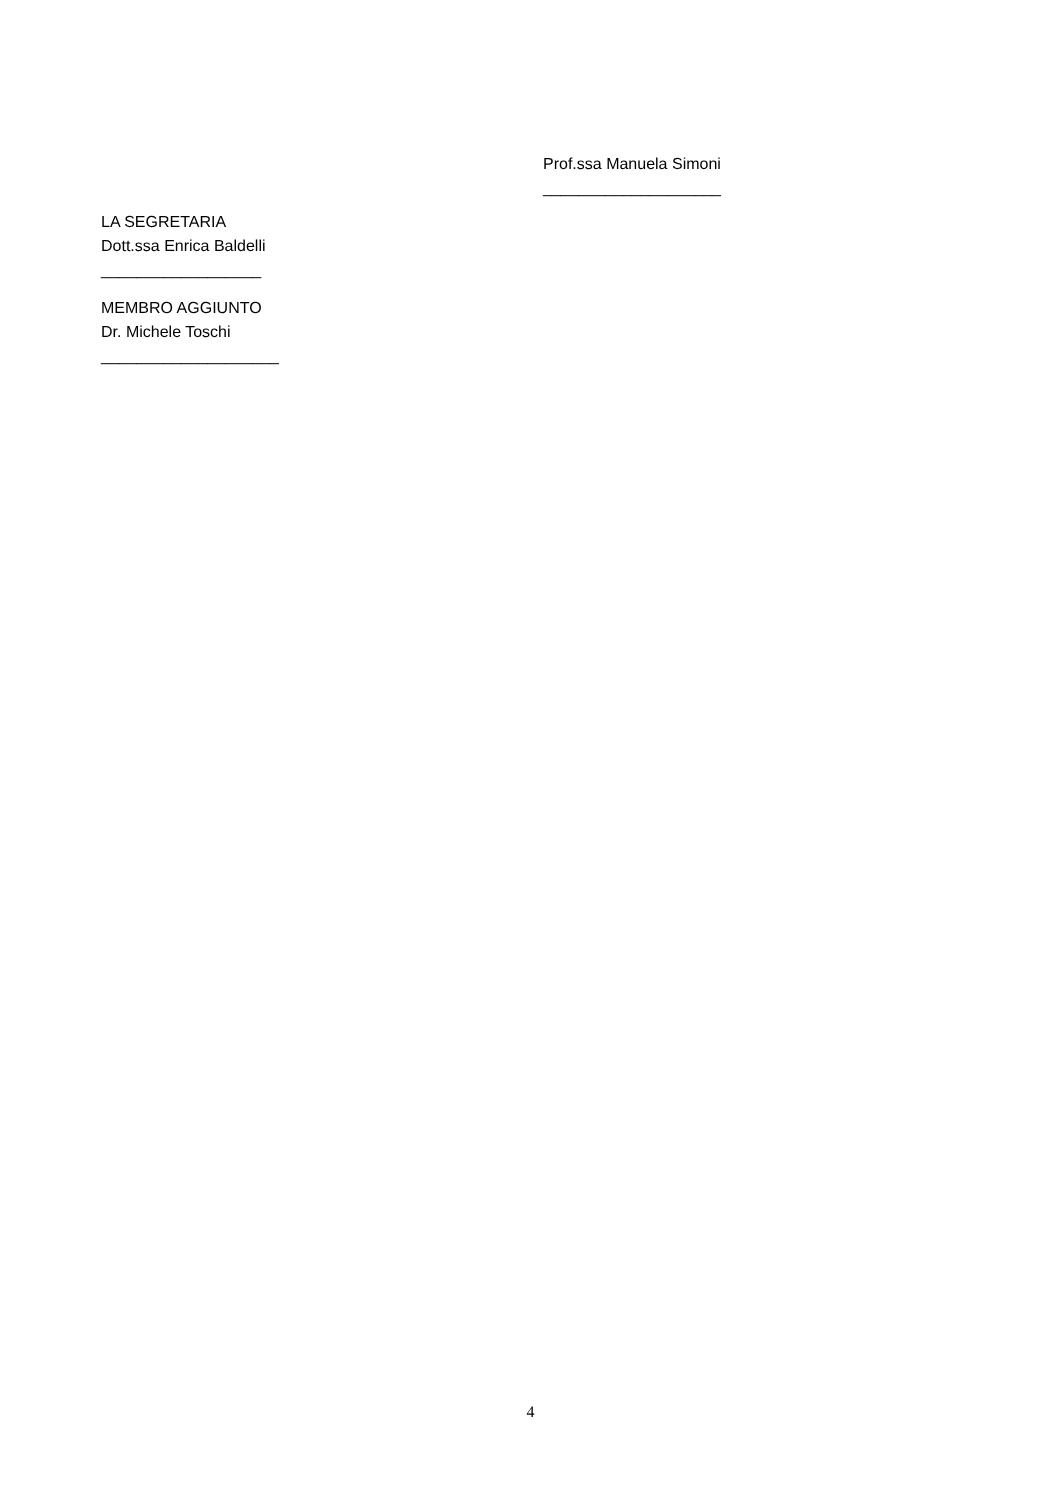Prof.ssa Manuela Simoni
____________________
LA SEGRETARIA
Dott.ssa Enrica Baldelli
__________________
MEMBRO AGGIUNTO
Dr. Michele Toschi
____________________
4